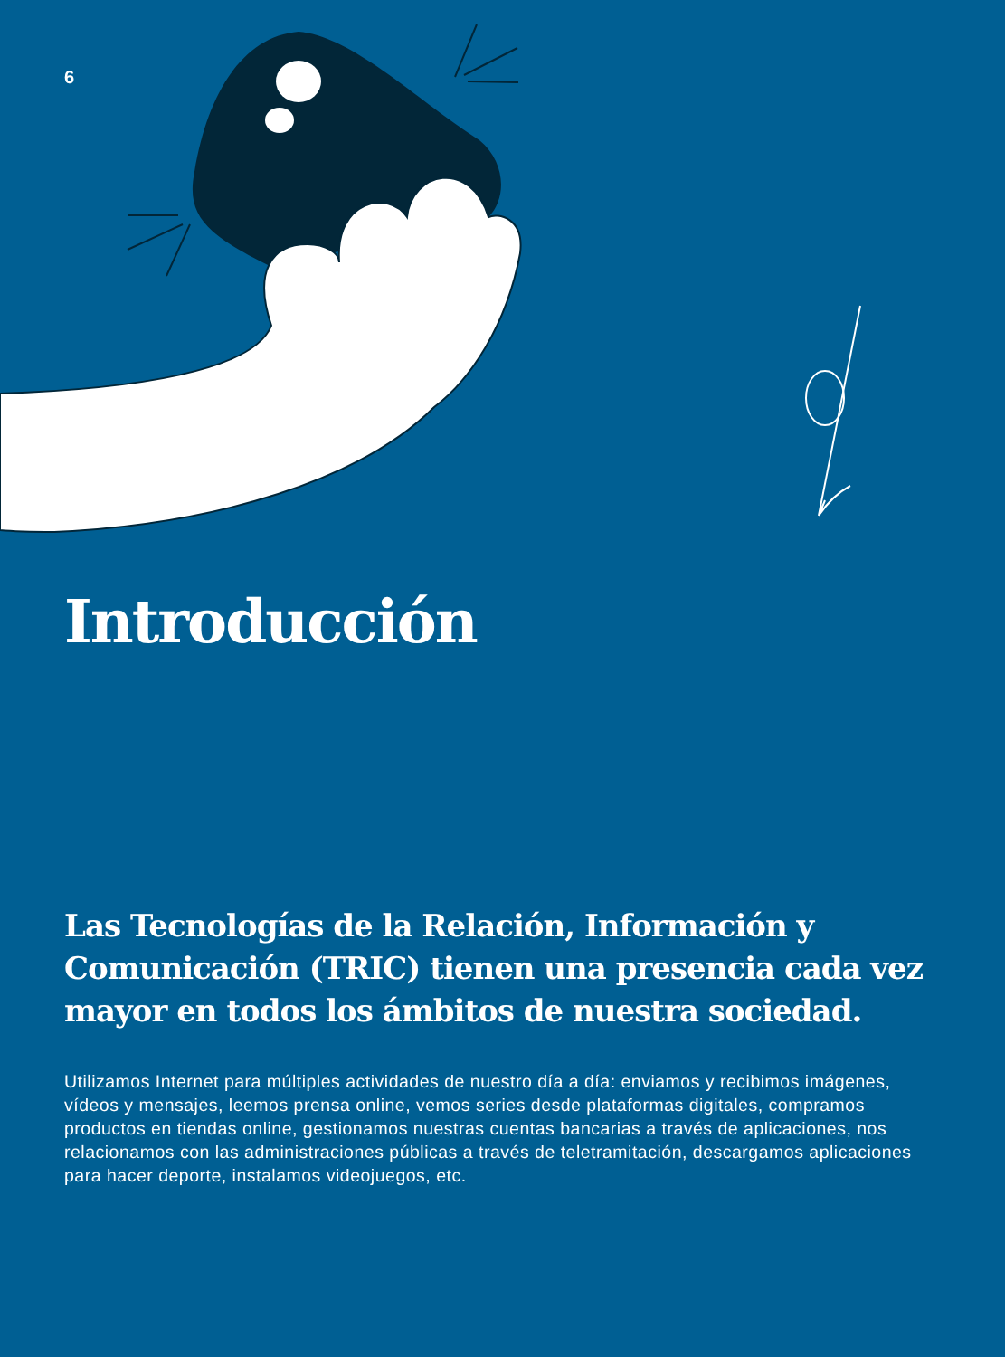6
Introducción
Las Tecnologías de la Relación, Información y Comunicación (TRIC) tienen una presencia cada vez mayor en todos los ámbitos de nuestra sociedad.
Utilizamos Internet para múltiples actividades de nuestro día a día: enviamos y recibimos imágenes, vídeos y mensajes, leemos prensa online, vemos series desde plataformas digitales, compramos productos en tiendas online, gestionamos nuestras cuentas bancarias a través de aplicaciones, nos relacionamos con las administraciones públicas a través de teletramitación, descargamos aplicaciones para hacer deporte, instalamos videojuegos, etc.